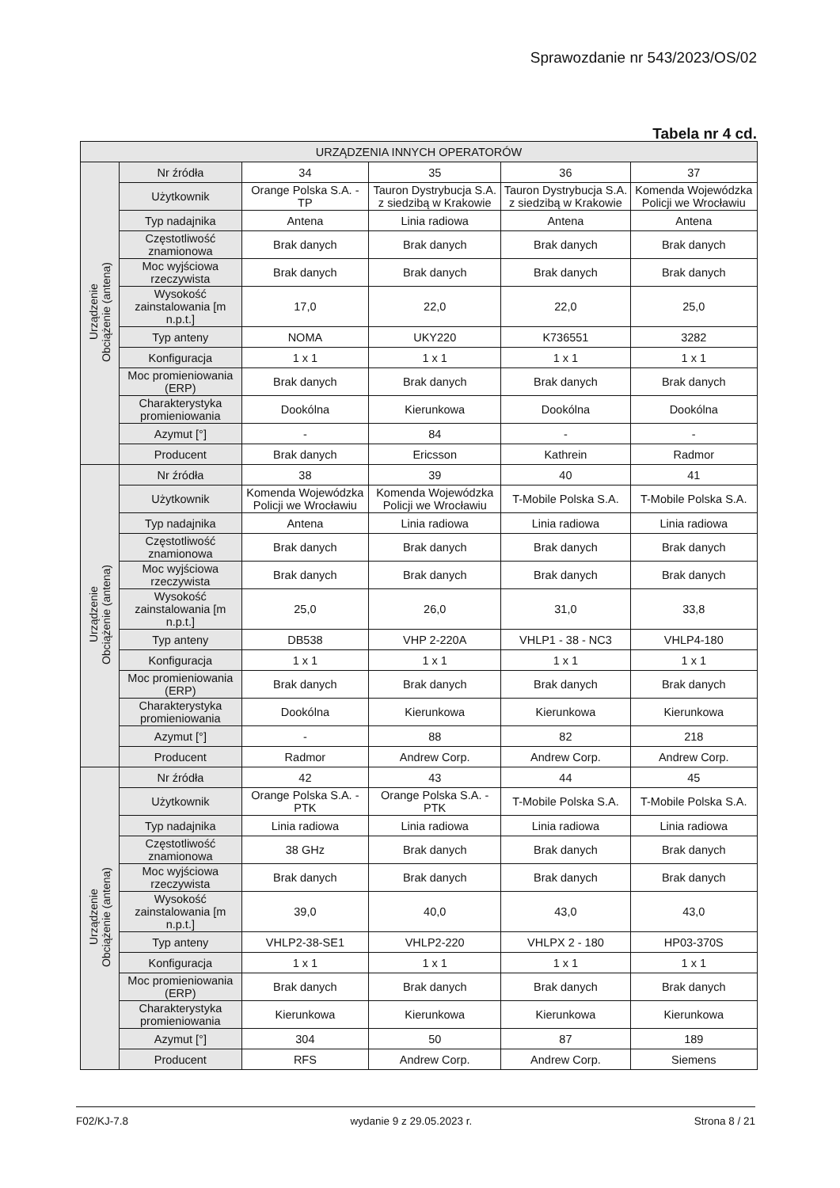Sprawozdanie nr 543/2023/OS/02
Tabela nr 4 cd.
| URZĄDZENIA INNYCH OPERATORÓW | | | | | |
| --- | --- | --- | --- | --- | --- |
| Urządzenie Obciążenie (antena) | Nr źródła | 34 | 35 | 36 | 37 |
| | Użytkownik | Orange Polska S.A. - TP | Tauron Dystrybucja S.A. z siedzibą w Krakowie | Tauron Dystrybucja S.A. z siedzibą w Krakowie | Komenda Wojewódzka Policji we Wrocławiu |
| | Typ nadajnika | Antena | Linia radiowa | Antena | Antena |
| | Częstotliwość znamionowa | Brak danych | Brak danych | Brak danych | Brak danych |
| | Moc wyjściowa rzeczywista | Brak danych | Brak danych | Brak danych | Brak danych |
| | Wysokość zainstalowania [m n.p.t.] | 17,0 | 22,0 | 22,0 | 25,0 |
| | Typ anteny | NOMA | UKY220 | K736551 | 3282 |
| | Konfiguracja | 1 x 1 | 1 x 1 | 1 x 1 | 1 x 1 |
| | Moc promieniowania (ERP) | Brak danych | Brak danych | Brak danych | Brak danych |
| | Charakterystyka promieniowania | Dookólna | Kierunkowa | Dookólna | Dookólna |
| | Azymut [°] | - | 84 | - | - |
| | Producent | Brak danych | Ericsson | Kathrein | Radmor |
| Urządzenie Obciążenie (antena) | Nr źródła | 38 | 39 | 40 | 41 |
| | Użytkownik | Komenda Wojewódzka Policji we Wrocławiu | Komenda Wojewódzka Policji we Wrocławiu | T-Mobile Polska S.A. | T-Mobile Polska S.A. |
| | Typ nadajnika | Antena | Linia radiowa | Linia radiowa | Linia radiowa |
| | Częstotliwość znamionowa | Brak danych | Brak danych | Brak danych | Brak danych |
| | Moc wyjściowa rzeczywista | Brak danych | Brak danych | Brak danych | Brak danych |
| | Wysokość zainstalowania [m n.p.t.] | 25,0 | 26,0 | 31,0 | 33,8 |
| | Typ anteny | DB538 | VHP 2-220A | VHLP1 - 38 - NC3 | VHLP4-180 |
| | Konfiguracja | 1 x 1 | 1 x 1 | 1 x 1 | 1 x 1 |
| | Moc promieniowania (ERP) | Brak danych | Brak danych | Brak danych | Brak danych |
| | Charakterystyka promieniowania | Dookólna | Kierunkowa | Kierunkowa | Kierunkowa |
| | Azymut [°] | - | 88 | 82 | 218 |
| | Producent | Radmor | Andrew Corp. | Andrew Corp. | Andrew Corp. |
| Urządzenie Obciążenie (antena) | Nr źródła | 42 | 43 | 44 | 45 |
| | Użytkownik | Orange Polska S.A. - PTK | Orange Polska S.A. - PTK | T-Mobile Polska S.A. | T-Mobile Polska S.A. |
| | Typ nadajnika | Linia radiowa | Linia radiowa | Linia radiowa | Linia radiowa |
| | Częstotliwość znamionowa | 38 GHz | Brak danych | Brak danych | Brak danych |
| | Moc wyjściowa rzeczywista | Brak danych | Brak danych | Brak danych | Brak danych |
| | Wysokość zainstalowania [m n.p.t.] | 39,0 | 40,0 | 43,0 | 43,0 |
| | Typ anteny | VHLP2-38-SE1 | VHLP2-220 | VHLPX 2 - 180 | HP03-370S |
| | Konfiguracja | 1 x 1 | 1 x 1 | 1 x 1 | 1 x 1 |
| | Moc promieniowania (ERP) | Brak danych | Brak danych | Brak danych | Brak danych |
| | Charakterystyka promieniowania | Kierunkowa | Kierunkowa | Kierunkowa | Kierunkowa |
| | Azymut [°] | 304 | 50 | 87 | 189 |
| | Producent | RFS | Andrew Corp. | Andrew Corp. | Siemens |
F02/KJ-7.8 wydanie 9 z 29.05.2023 r. Strona 8 / 21